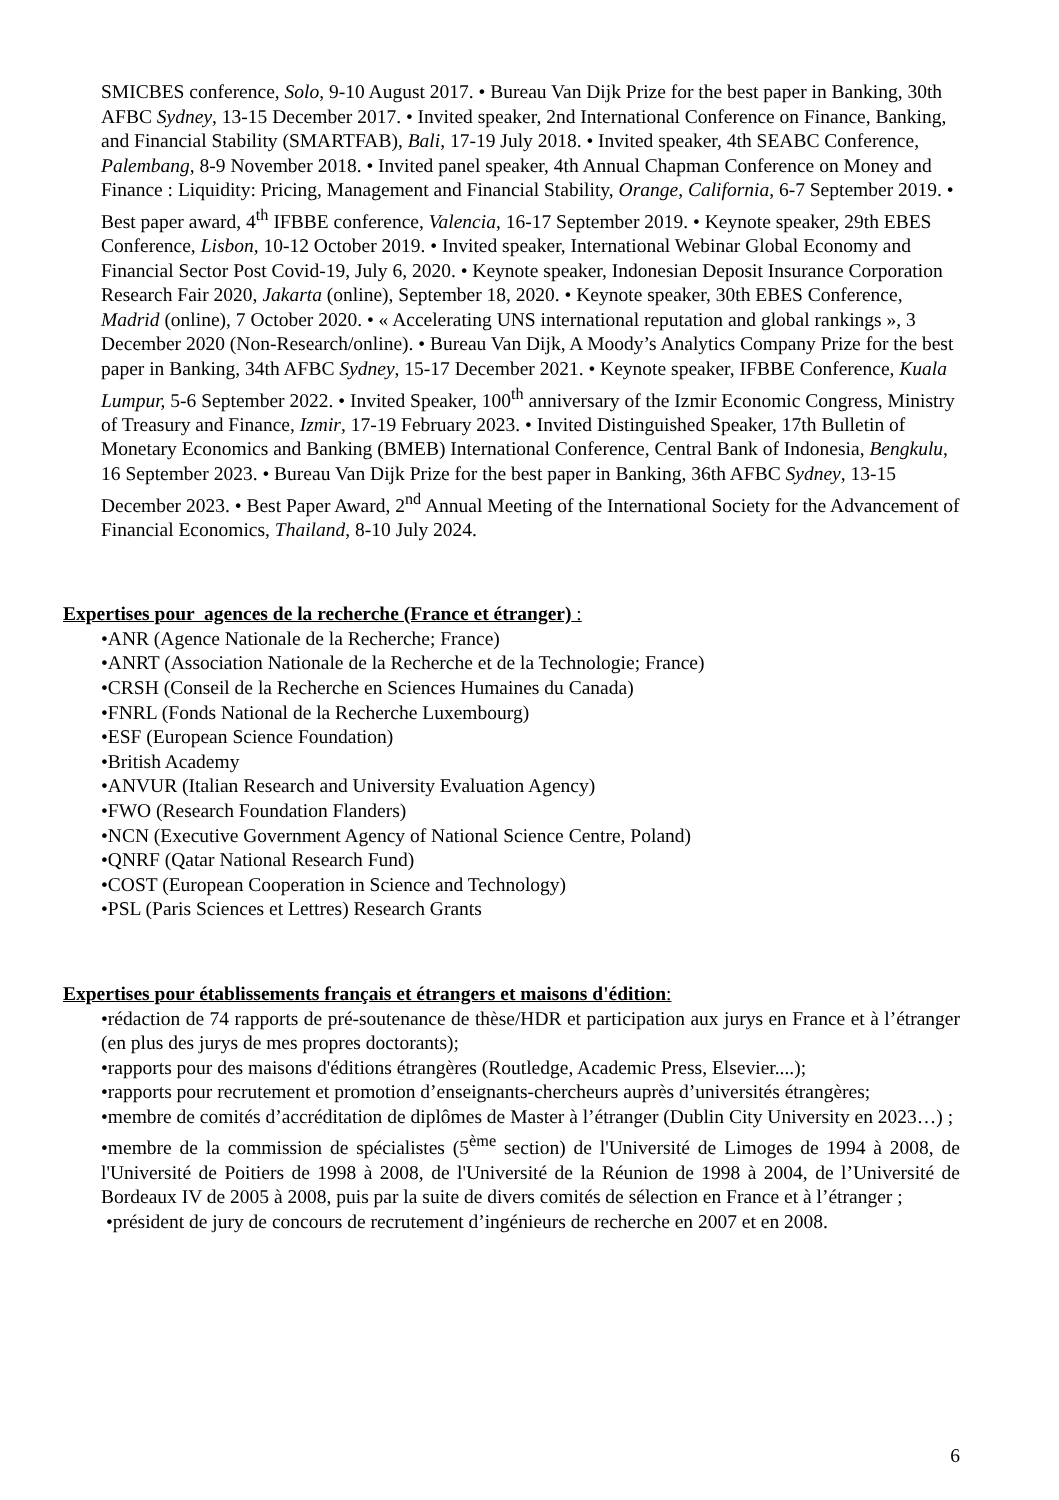SMICBES conference, Solo, 9-10 August 2017. • Bureau Van Dijk Prize for the best paper in Banking, 30th AFBC Sydney, 13-15 December 2017. • Invited speaker, 2nd International Conference on Finance, Banking, and Financial Stability (SMARTFAB), Bali, 17-19 July 2018. • Invited speaker, 4th SEABC Conference, Palembang, 8-9 November 2018. • Invited panel speaker, 4th Annual Chapman Conference on Money and Finance : Liquidity: Pricing, Management and Financial Stability, Orange, California, 6-7 September 2019. • Best paper award, 4<sup>th</sup> IFBBE conference, Valencia, 16-17 September 2019. • Keynote speaker, 29th EBES Conference, Lisbon, 10-12 October 2019. • Invited speaker, International Webinar Global Economy and Financial Sector Post Covid-19, July 6, 2020. • Keynote speaker, Indonesian Deposit Insurance Corporation Research Fair 2020, Jakarta (online), September 18, 2020. • Keynote speaker, 30th EBES Conference, Madrid (online), 7 October 2020. • « Accelerating UNS international reputation and global rankings », 3 December 2020 (Non-Research/online). • Bureau Van Dijk, A Moody’s Analytics Company Prize for the best paper in Banking, 34th AFBC Sydney, 15-17 December 2021. • Keynote speaker, IFBBE Conference, Kuala Lumpur, 5-6 September 2022. • Invited Speaker, 100<sup>th</sup> anniversary of the Izmir Economic Congress, Ministry of Treasury and Finance, Izmir, 17-19 February 2023. • Invited Distinguished Speaker, 17th Bulletin of Monetary Economics and Banking (BMEB) International Conference, Central Bank of Indonesia, Bengkulu, 16 September 2023. • Bureau Van Dijk Prize for the best paper in Banking, 36th AFBC Sydney, 13-15 December 2023. • Best Paper Award, 2<sup>nd</sup> Annual Meeting of the International Society for the Advancement of Financial Economics, Thailand, 8-10 July 2024.
Expertises pour agences de la recherche (France et étranger) :
•ANR (Agence Nationale de la Recherche; France)
•ANRT (Association Nationale de la Recherche et de la Technologie; France)
•CRSH (Conseil de la Recherche en Sciences Humaines du Canada)
•FNRL (Fonds National de la Recherche Luxembourg)
•ESF (European Science Foundation)
•British Academy
•ANVUR (Italian Research and University Evaluation Agency)
•FWO (Research Foundation Flanders)
•NCN (Executive Government Agency of National Science Centre, Poland)
•QNRF (Qatar National Research Fund)
•COST (European Cooperation in Science and Technology)
•PSL (Paris Sciences et Lettres) Research Grants
Expertises pour établissements français et étrangers et maisons d'édition:
•rédaction de 74 rapports de pré-soutenance de thèse/HDR et participation aux jurys en France et à l’étranger (en plus des jurys de mes propres doctorants);
•rapports pour des maisons d'éditions étrangères (Routledge, Academic Press, Elsevier....);
•rapports pour recrutement et promotion d’enseignants-chercheurs auprès d’universités étrangères;
•membre de comités d’accréditation de diplômes de Master à l’étranger (Dublin City University en 2023…) ;
•membre de la commission de spécialistes (5<sup>ème</sup> section) de l'Université de Limoges de 1994 à 2008, de l'Université de Poitiers de 1998 à 2008, de l'Université de la Réunion de 1998 à 2004, de l’Université de Bordeaux IV de 2005 à 2008, puis par la suite de divers comités de sélection en France et à l’étranger ;
•président de jury de concours de recrutement d’ingénieurs de recherche en 2007 et en 2008.
6